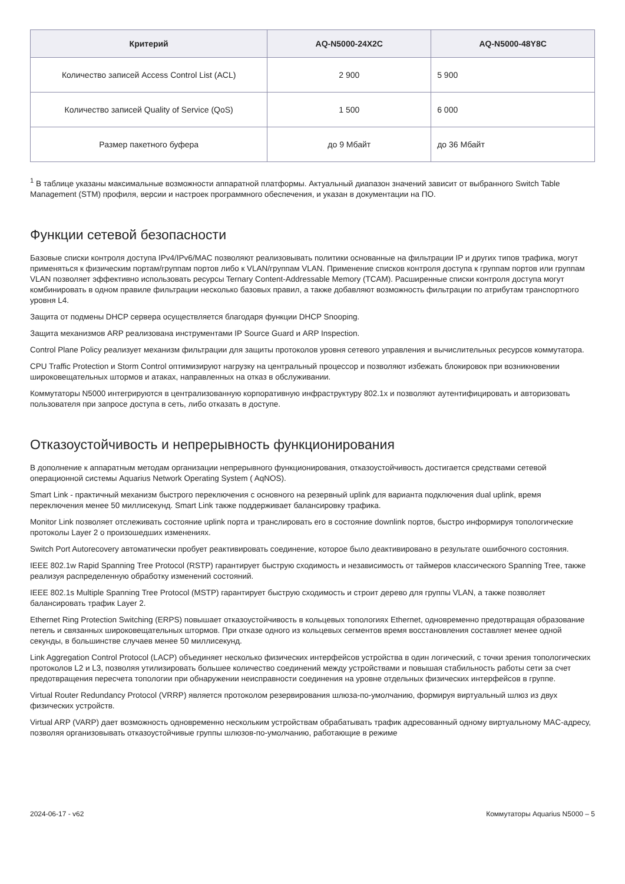| Критерий | AQ-N5000-24X2C | AQ-N5000-48Y8C |
| --- | --- | --- |
| Количество записей Access Control List (ACL) | 2 900 | 5 900 |
| Количество записей Quality of Service (QoS) | 1 500 | 6 000 |
| Размер пакетного буфера | до 9 Мбайт | до 36 Мбайт |
<sup>1</sup> В таблице указаны максимальные возможности аппаратной платформы. Актуальный диапазон значений зависит от выбранного Switch Table Management (STM) профиля, версии и настроек программного обеспечения, и указан в документации на ПО.
Функции сетевой безопасности
Базовые списки контроля доступа IPv4/IPv6/MAC позволяют реализовывать политики основанные на фильтрации IP и других типов трафика, могут применяться к физическим портам/группам портов либо к VLAN/группам VLAN. Применение списков контроля доступа к группам портов или группам VLAN позволяет эффективно использовать ресурсы Ternary Content-Addressable Memory (TCAM). Расширенные списки контроля доступа могут комбинировать в одном правиле фильтрации несколько базовых правил, а также добавляют возможность фильтрации по атрибутам транспортного уровня L4.
Защита от подмены DHCP сервера осуществляется благодаря функции DHCP Snooping.
Защита механизмов ARP реализована инструментами IP Source Guard и ARP Inspection.
Control Plane Policy реализует механизм фильтрации для защиты протоколов уровня сетевого управления и вычислительных ресурсов коммутатора.
CPU Traffic Protection и Storm Control оптимизируют нагрузку на центральный процессор и позволяют избежать блокировок при возникновении широковещательных штормов и атаках, направленных на отказ в обслуживании.
Коммутаторы N5000 интегрируются в централизованную корпоративную инфраструктуру 802.1x и позволяют аутентифицировать и авторизовать пользователя при запросе доступа в сеть, либо отказать в доступе.
Отказоустойчивость и непрерывность функционирования
В дополнение к аппаратным методам организации непрерывного функционирования, отказоустойчивость достигается средствами сетевой операционной системы Aquarius Network Operating System ( AqNOS).
Smart Link - практичный механизм быстрого переключения с основного на резервный uplink для варианта подключения dual uplink, время переключения менее 50 миллисекунд. Smart Link также поддерживает балансировку трафика.
Monitor Link позволяет отслеживать состояние uplink порта и транслировать его в состояние downlink портов, быстро информируя топологические протоколы Layer 2 о произошедших изменениях.
Switch Port Autorecovery автоматически пробует реактивировать соединение, которое было деактивировано в результате ошибочного состояния.
IEEE 802.1w Rapid Spanning Tree Protocol (RSTP) гарантирует быструю сходимость и независимость от таймеров классического Spanning Tree, также реализуя распределенную обработку изменений состояний.
IEEE 802.1s Multiple Spanning Tree Protocol (MSTP) гарантирует быструю сходимость и строит дерево для группы VLAN, а также позволяет балансировать трафик Layer 2.
Ethernet Ring Protection Switching (ERPS) повышает отказоустойчивость в кольцевых топологиях Ethernet, одновременно предотвращая образование петель и связанных широковещательных штормов. При отказе одного из кольцевых сегментов время восстановления составляет менее одной секунды, в большинстве случаев менее 50 миллисекунд.
Link Aggregation Control Protocol (LACP) объединяет несколько физических интерфейсов устройства в один логический, с точки зрения топологических протоколов L2 и L3, позволяя утилизировать большее количество соединений между устройствами и повышая стабильность работы сети за счет предотвращения пересчета топологии при обнаружении неисправности соединения на уровне отдельных физических интерфейсов в группе.
Virtual Router Redundancy Protocol (VRRP) является протоколом резервирования шлюза-по-умолчанию, формируя виртуальный шлюз из двух физических устройств.
Virtual ARP (VARP) дает возможность одновременно нескольким устройствам обрабатывать трафик адресованный одному виртуальному MAC-адресу, позволяя организовывать отказоустойчивые группы шлюзов-по-умолчанию, работающие в режиме
2024-06-17 - v62 Коммутаторы Aquarius N5000 – 5